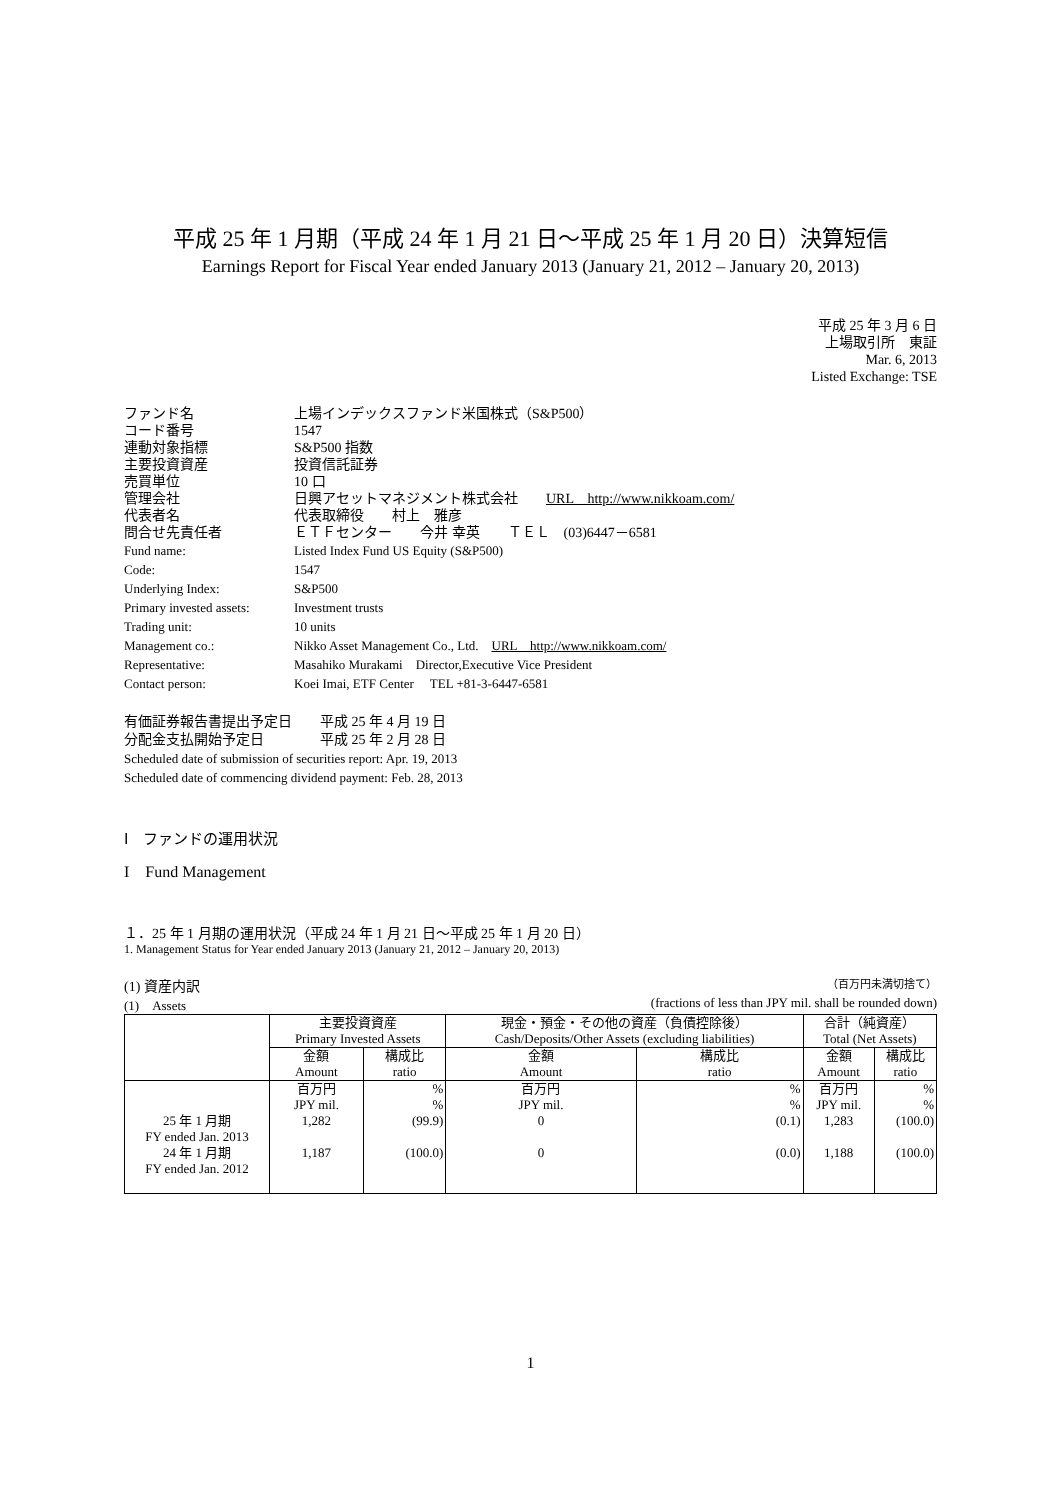平成 25 年 1 月期（平成 24 年 1 月 21 日～平成 25 年 1 月 20 日）決算短信
Earnings Report for Fiscal Year ended January 2013 (January 21, 2012 – January 20, 2013)
平成 25 年 3 月 6 日
上場取引所　東証
Mar. 6, 2013
Listed Exchange: TSE
| ファンド名 | 上場インデックスファンド米国株式（S&P500） |
| コード番号 | 1547 |
| 連動対象指標 | S&P500 指数 |
| 主要投資資産 | 投資信託証券 |
| 売買単位 | 10 口 |
| 管理会社 | 日興アセットマネジメント株式会社 URL http://www.nikkoam.com/ |
| 代表者名 | 代表取締役 村上 雅彦 |
| 問合せ先責任者 | ＥＴＦセンター 今井 幸英 ＴＥＬ (03)6447－6581 |
| Fund name: | Listed Index Fund US Equity (S&P500) |
| Code: | 1547 |
| Underlying Index: | S&P500 |
| Primary invested assets: | Investment trusts |
| Trading unit: | 10 units |
| Management co.: | Nikko Asset Management Co., Ltd. URL http://www.nikkoam.com/ |
| Representative: | Masahiko Murakami Director,Executive Vice President |
| Contact person: | Koei Imai, ETF Center TEL +81-3-6447-6581 |
有価証券報告書提出予定日　　平成 25 年 4 月 19 日
分配金支払開始予定日　　　　平成 25 年 2 月 28 日
Scheduled date of submission of securities report: Apr. 19, 2013
Scheduled date of commencing dividend payment: Feb. 28, 2013
Ⅰ　ファンドの運用状況
I　Fund Management
１．25 年 1 月期の運用状況（平成 24 年 1 月 21 日～平成 25 年 1 月 20 日）
1. Management Status for Year ended January 2013 (January 21, 2012 – January 20, 2013)
(1) 資産内訳 （百万円未満切捨て）
(1)　Assets (fractions of less than JPY mil. shall be rounded down)
| | 主要投資資産 Primary Invested Assets | | 現金・預金・その他の資産（負債控除後） Cash/Deposits/Other Assets (excluding liabilities) | | 合計（純資産） Total (Net Assets) | |
| | 金額 Amount | 構成比 ratio | 金額 Amount | 構成比 ratio | 金額 Amount | 構成比 ratio |
| 25 年 1 月期 FY ended Jan. 2013 24 年 1 月期 FY ended Jan. 2012 | 百万円 JPY mil. 1,282 1,187 | % % (99.9) (100.0) | 百万円 JPY mil. 0 0 | % % (0.1) (0.0) | 百万円 JPY mil. 1,283 1,188 | % % (100.0) (100.0) |
1